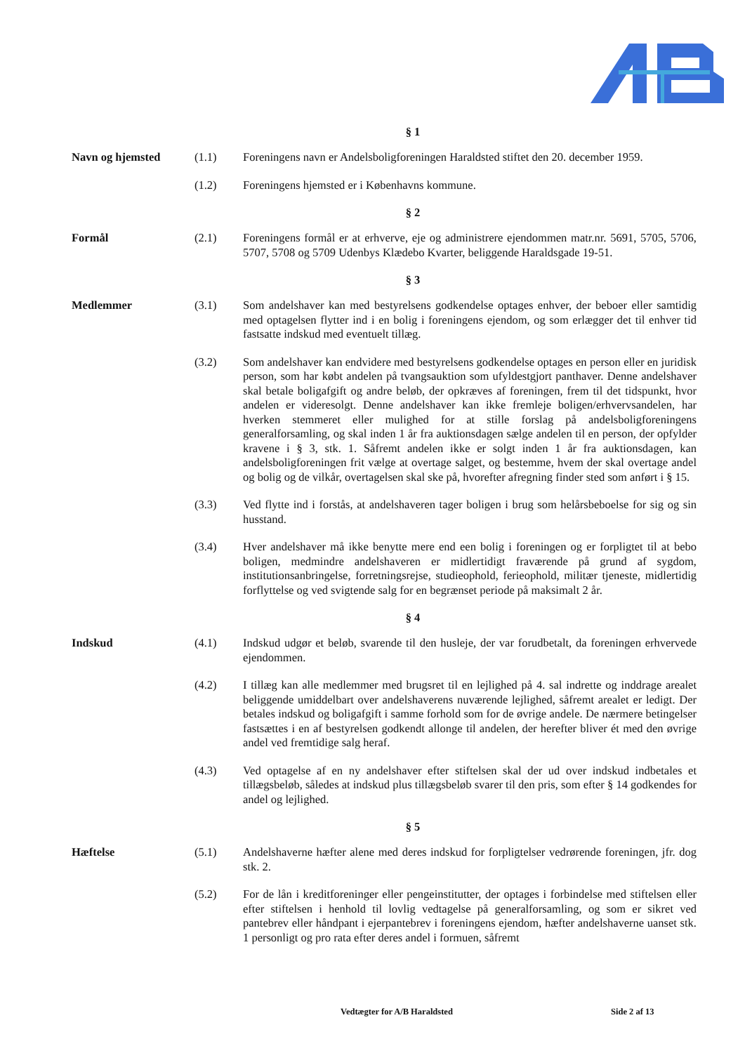§ 1
Navn og hjemsted (1.1) Foreningens navn er Andelsboligforeningen Haraldsted stiftet den 20. december 1959.
(1.2) Foreningens hjemsted er i Københavns kommune.
§ 2
Formål (2.1) Foreningens formål er at erhverve, eje og administrere ejendommen matr.nr. 5691, 5705, 5706, 5707, 5708 og 5709 Udenbys Klædebo Kvarter, beliggende Haraldsgade 19-51.
§ 3
Medlemmer (3.1) Som andelshaver kan med bestyrelsens godkendelse optages enhver, der beboer eller samtidig med optagelsen flytter ind i en bolig i foreningens ejendom, og som erlægger det til enhver tid fastsatte indskud med eventuelt tillæg.
(3.2) Som andelshaver kan endvidere med bestyrelsens godkendelse optages en person eller en juridisk person, som har købt andelen på tvangsauktion som ufyldestgjort panthaver. Denne andelshaver skal betale boligafgift og andre beløb, der opkræves af foreningen, frem til det tidspunkt, hvor andelen er videresolgt. Denne andelshaver kan ikke fremleje boligen/erhvervsandelen, har hverken stemmeret eller mulighed for at stille forslag på andelsboligforeningens generalforsamling, og skal inden 1 år fra auktionsdagen sælge andelen til en person, der opfylder kravene i § 3, stk. 1. Såfremt andelen ikke er solgt inden 1 år fra auktionsdagen, kan andelsboligforeningen frit vælge at overtage salget, og bestemme, hvem der skal overtage andel og bolig og de vilkår, overtagelsen skal ske på, hvorefter afregning finder sted som anført i § 15.
(3.3) Ved flytte ind i forstås, at andelshaveren tager boligen i brug som helårsbeboelse for sig og sin husstand.
(3.4) Hver andelshaver må ikke benytte mere end een bolig i foreningen og er forpligtet til at bebo boligen, medmindre andelshaveren er midlertidigt fraværende på grund af sygdom, institutionsanbringelse, forretningsrejse, studieophold, ferieophold, militær tjeneste, midlertidig forflyttelse og ved svigtende salg for en begrænset periode på maksimalt 2 år.
§ 4
Indskud (4.1) Indskud udgør et beløb, svarende til den husleje, der var forudbetalt, da foreningen erhvervede ejendommen.
(4.2) I tillæg kan alle medlemmer med brugsret til en lejlighed på 4. sal indrette og inddrage arealet beliggende umiddelbart over andelshaverens nuværende lejlighed, såfremt arealet er ledigt. Der betales indskud og boligafgift i samme forhold som for de øvrige andele. De nærmere betingelser fastsættes i en af bestyrelsen godkendt allonge til andelen, der herefter bliver ét med den øvrige andel ved fremtidige salg heraf.
(4.3) Ved optagelse af en ny andelshaver efter stiftelsen skal der ud over indskud indbetales et tillægsbeløb, således at indskud plus tillægsbeløb svarer til den pris, som efter § 14 godkendes for andel og lejlighed.
§ 5
Hæftelse (5.1) Andelshaverne hæfter alene med deres indskud for forpligtelser vedrørende foreningen, jfr. dog stk. 2.
(5.2) For de lån i kreditforeninger eller pengeinstitutter, der optages i forbindelse med stiftelsen eller efter stiftelsen i henhold til lovlig vedtagelse på generalforsamling, og som er sikret ved pantebrev eller håndpant i ejerpantebrev i foreningens ejendom, hæfter andelshaverne uanset stk. 1 personligt og pro rata efter deres andel i formuen, såfremt
Vedtægter for A/B Haraldsted Side 2 af 13